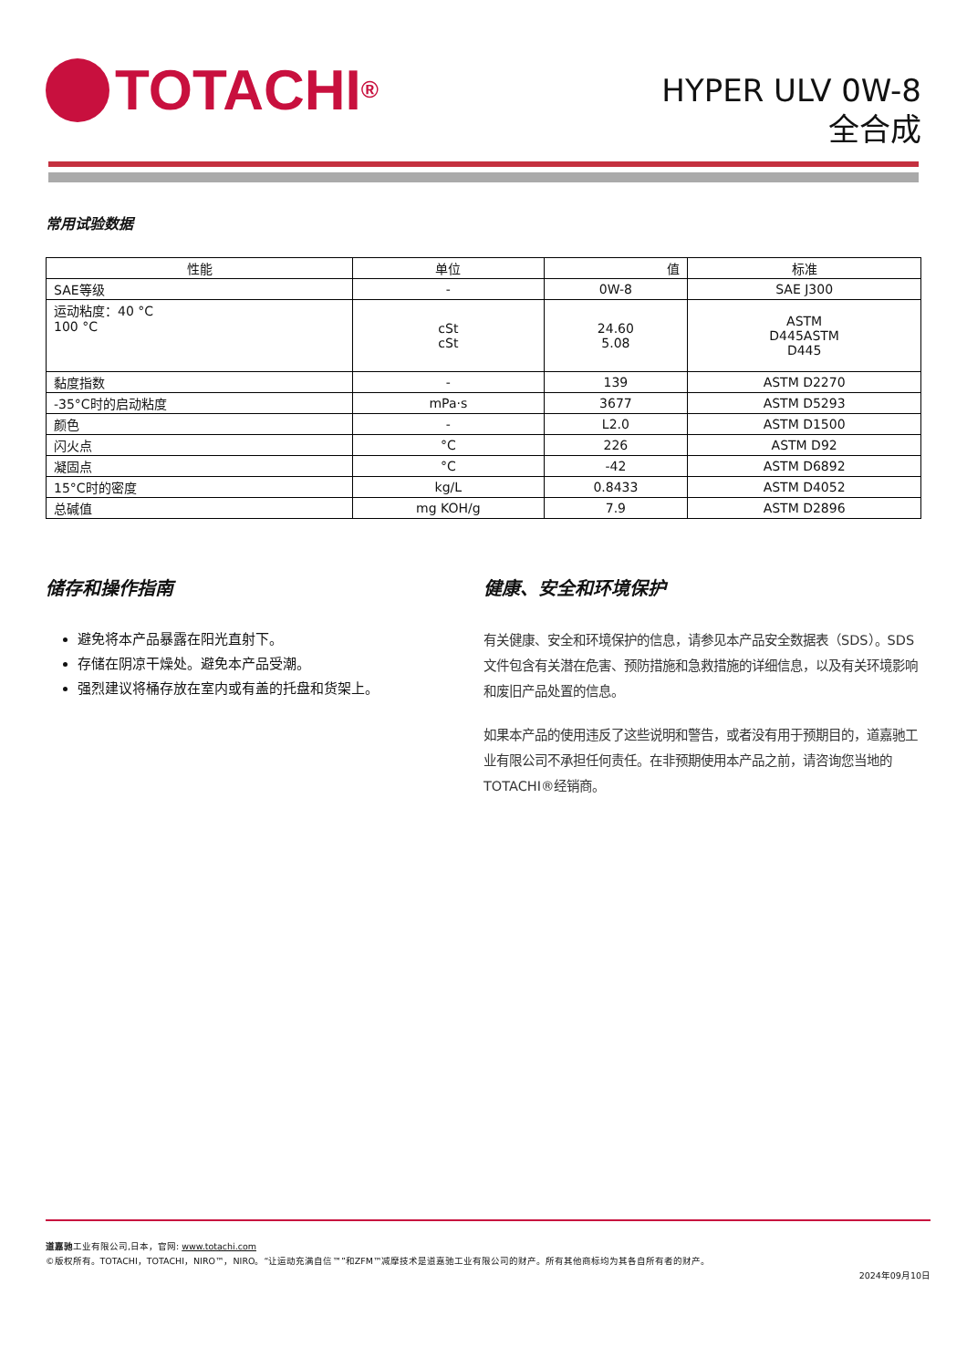TOTACHI<sup>®</sup>
HYPER ULV 0W-8
全合成
常用试验数据
| 性能 | 单位 | 值 | 标准 |
| --- | --- | --- | --- |
| SAE等级 | - | 0W-8 | SAE J300 |
| 运动粘度：40 °C 100 °C | cSt cSt | 24.60 5.08 | ASTM D445ASTM D445 |
| 黏度指数 | - | 139 | ASTM D2270 |
| -35°C时的启动粘度 | mPa·s | 3677 | ASTM D5293 |
| 颜色 | - | L2.0 | ASTM D1500 |
| 闪火点 | °C | 226 | ASTM D92 |
| 凝固点 | °C | -42 | ASTM D6892 |
| 15°C时的密度 | kg/L | 0.8433 | ASTM D4052 |
| 总碱值 | mg KOH/g | 7.9 | ASTM D2896 |
储存和操作指南
避免将本产品暴露在阳光直射下。
存储在阴凉干燥处。避免本产品受潮。
强烈建议将桶存放在室内或有盖的托盘和货架上。
健康、安全和环境保护
有关健康、安全和环境保护的信息，请参见本产品安全数据表（SDS）。SDS文件包含有关潜在危害、预防措施和急救措施的详细信息，以及有关环境影响和废旧产品处置的信息。
如果本产品的使用违反了这些说明和警告，或者没有用于预期目的，道嘉驰工业有限公司不承担任何责任。在非预期使用本产品之前，请咨询您当地的TOTACHI®经销商。
道嘉驰工业有限公司,日本，官网: www.totachi.com
©版权所有。TOTACHI，TOTACHI，NIRO™，NIRO。“让运动充满自信™”和ZFM™减摩技术是道嘉驰工业有限公司的财产。所有其他商标均为其各自所有者的财产。
2024年09月10日